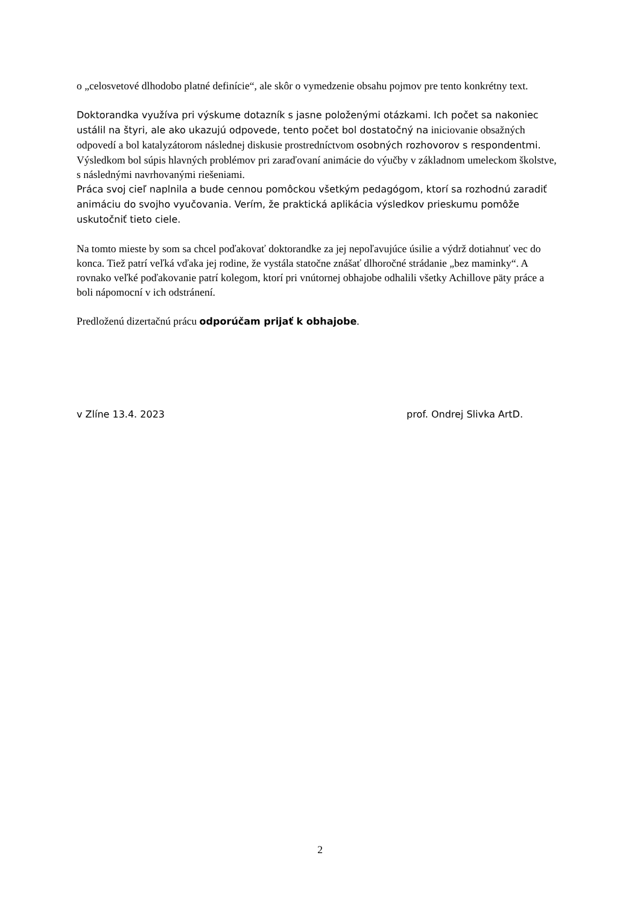o „celosvetové dlhodobo platné definície“, ale skôr o vymedzenie obsahu pojmov pre tento konkrétny text.
Doktorandka využíva pri výskume dotazník s jasne položenými otázkami. Ich počet sa nakoniec ustálil na štyri, ale ako ukazujú odpovede, tento počet bol dostatočný na iniciovanie obsažných odpovedí a bol katalyzátorom následnej diskusie prostredníctvom osobných rozhovorov s respondentmi.
Výsledkom bol súpis hlavných problémov pri zaraďovaní animácie do výučby v základnom umeleckom školstve, s následnými navrhovanými riešeniami.
Práca svoj cieľ naplnila a bude cennou pomôckou všetkým pedagógom, ktorí sa rozhodnú zaradiť animáciu do svojho vyučovania. Verím, že praktická aplikácia výsledkov prieskumu pomôže uskutočniť tieto ciele.
Na tomto mieste by som sa chcel poďakovať doktorandke za jej nepoľavujúce úsilie a výdrž dotiahnuť vec do konca. Tiež patrí veľká vďaka jej rodine, že vystála statočne znášať dlhoročné strádanie „bez maminky“. A rovnako veľké poďakovanie patrí kolegom, ktorí pri vnútornej obhajobe odhalili všetky Achillove päty práce a boli nápomocní v ich odstránení.
Predloženú dizertačnú prácu odporúčam prijať k obhajobe.
v Zlíne 13.4. 2023 prof. Ondrej Slivka ArtD.
2